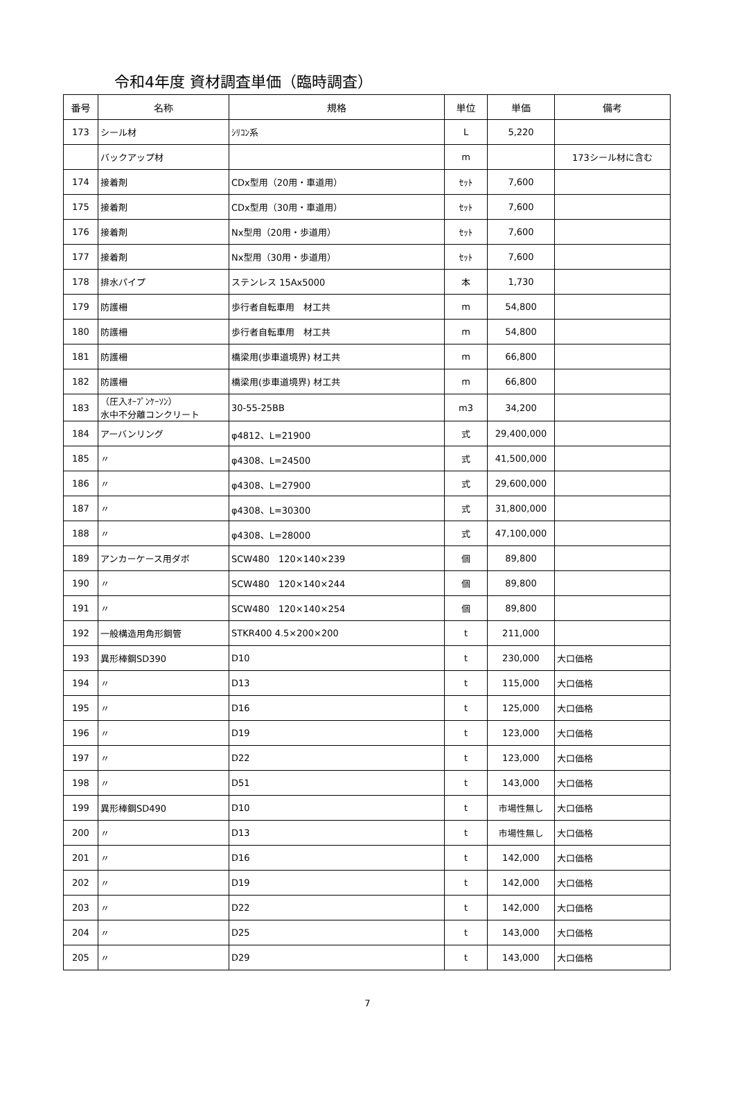令和4年度 資材調査単価（臨時調査）
| 番号 | 名称 | 規格 | 単位 | 単価 | 備考 |
| --- | --- | --- | --- | --- | --- |
| 173 | シール材 | ｼﾘｺﾝ系 | L | 5,220 | |
| | バックアップ材 | | m | | 173シール材に含む |
| 174 | 接着剤 | CDx型用（20用・車道用） | ｾｯﾄ | 7,600 | |
| 175 | 接着剤 | CDx型用（30用・車道用） | ｾｯﾄ | 7,600 | |
| 176 | 接着剤 | Nx型用（20用・歩道用） | ｾｯﾄ | 7,600 | |
| 177 | 接着剤 | Nx型用（30用・歩道用） | ｾｯﾄ | 7,600 | |
| 178 | 排水パイプ | ステンレス 15Ax5000 | 本 | 1,730 | |
| 179 | 防護柵 | 歩行者自転車用 材工共 | m | 54,800 | |
| 180 | 防護柵 | 歩行者自転車用 材工共 | m | 54,800 | |
| 181 | 防護柵 | 橋梁用(歩車道境界) 材工共 | m | 66,800 | |
| 182 | 防護柵 | 橋梁用(歩車道境界) 材工共 | m | 66,800 | |
| 183 | （圧入ｵｰﾌﾟﾝｹｰｿﾝ） 水中不分離コンクリート | 30-55-25BB | m3 | 34,200 | |
| 184 | アーバンリング | φ4812、L=21900 | 式 | 29,400,000 | |
| 185 | 〃 | φ4308、L=24500 | 式 | 41,500,000 | |
| 186 | 〃 | φ4308、L=27900 | 式 | 29,600,000 | |
| 187 | 〃 | φ4308、L=30300 | 式 | 31,800,000 | |
| 188 | 〃 | φ4308、L=28000 | 式 | 47,100,000 | |
| 189 | アンカーケース用ダボ | SCW480 120×140×239 | 個 | 89,800 | |
| 190 | 〃 | SCW480 120×140×244 | 個 | 89,800 | |
| 191 | 〃 | SCW480 120×140×254 | 個 | 89,800 | |
| 192 | 一般構造用角形鋼管 | STKR400 4.5×200×200 | t | 211,000 | |
| 193 | 異形棒鋼SD390 | D10 | t | 230,000 | 大口価格 |
| 194 | 〃 | D13 | t | 115,000 | 大口価格 |
| 195 | 〃 | D16 | t | 125,000 | 大口価格 |
| 196 | 〃 | D19 | t | 123,000 | 大口価格 |
| 197 | 〃 | D22 | t | 123,000 | 大口価格 |
| 198 | 〃 | D51 | t | 143,000 | 大口価格 |
| 199 | 異形棒鋼SD490 | D10 | t | 市場性無し | 大口価格 |
| 200 | 〃 | D13 | t | 市場性無し | 大口価格 |
| 201 | 〃 | D16 | t | 142,000 | 大口価格 |
| 202 | 〃 | D19 | t | 142,000 | 大口価格 |
| 203 | 〃 | D22 | t | 142,000 | 大口価格 |
| 204 | 〃 | D25 | t | 143,000 | 大口価格 |
| 205 | 〃 | D29 | t | 143,000 | 大口価格 |
7